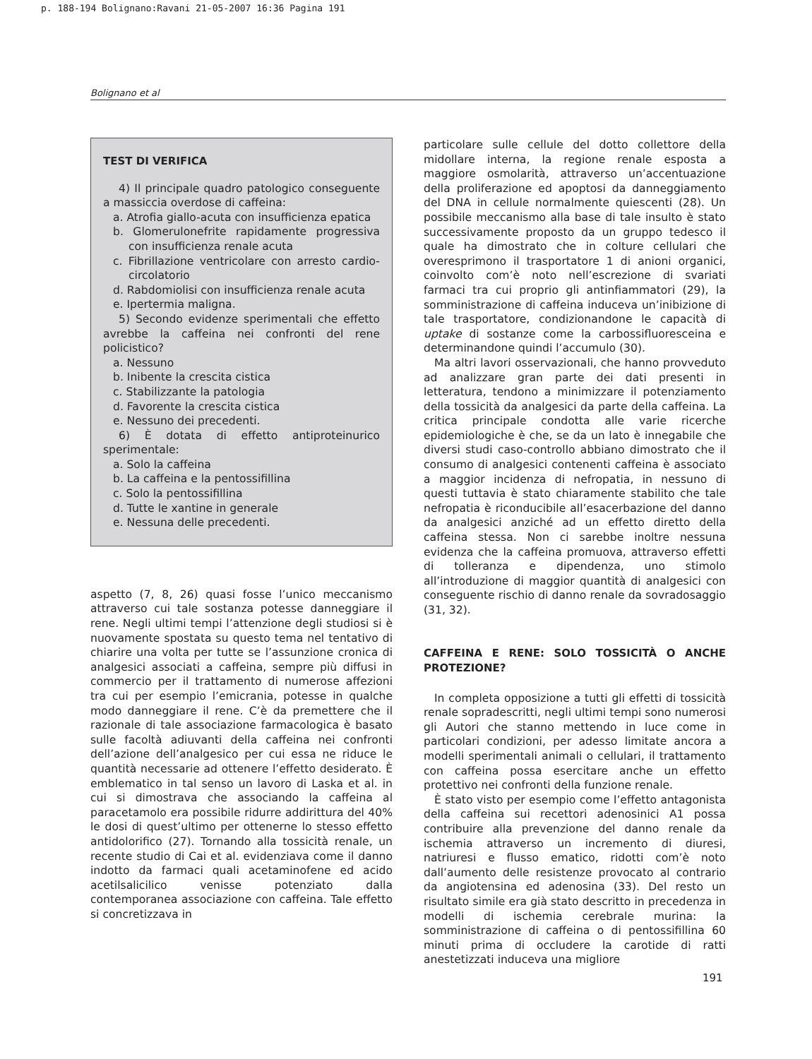p. 188-194 Bolignano:Ravani 21-05-2007 16:36 Pagina 191
Bolignano et al
TEST DI VERIFICA
4) Il principale quadro patologico conseguente a massiccia overdose di caffeina:
a. Atrofia giallo-acuta con insufficienza epatica
b. Glomerulonefrite rapidamente progressiva con insufficienza renale acuta
c. Fibrillazione ventricolare con arresto cardio-circolatorio
d. Rabdomiolisi con insufficienza renale acuta
e. Ipertermia maligna.
5) Secondo evidenze sperimentali che effetto avrebbe la caffeina nei confronti del rene policistico?
a. Nessuno
b. Inibente la crescita cistica
c. Stabilizzante la patologia
d. Favorente la crescita cistica
e. Nessuno dei precedenti.
6) È dotata di effetto antiproteinurico sperimentale:
a. Solo la caffeina
b. La caffeina e la pentossifillina
c. Solo la pentossifillina
d. Tutte le xantine in generale
e. Nessuna delle precedenti.
aspetto (7, 8, 26) quasi fosse l’unico meccanismo attraverso cui tale sostanza potesse danneggiare il rene. Negli ultimi tempi l’attenzione degli studiosi si è nuovamente spostata su questo tema nel tentativo di chiarire una volta per tutte se l’assunzione cronica di analgesici associati a caffeina, sempre più diffusi in commercio per il trattamento di numerose affezioni tra cui per esempio l’emicrania, potesse in qualche modo danneggiare il rene. C’è da premettere che il razionale di tale associazione farmacologica è basato sulle facoltà adiuvanti della caffeina nei confronti dell’azione dell’analgesico per cui essa ne riduce le quantità necessarie ad ottenere l’effetto desiderato. È emblematico in tal senso un lavoro di Laska et al. in cui si dimostrava che associando la caffeina al paracetamolo era possibile ridurre addirittura del 40% le dosi di quest’ultimo per ottenerne lo stesso effetto antidolorifico (27). Tornando alla tossicità renale, un recente studio di Cai et al. evidenziava come il danno indotto da farmaci quali acetaminofene ed acido acetilsalicilico venisse potenziato dalla contemporanea associazione con caffeina. Tale effetto si concretizzava in
particolare sulle cellule del dotto collettore della midollare interna, la regione renale esposta a maggiore osmolarità, attraverso un’accentuazione della proliferazione ed apoptosi da danneggiamento del DNA in cellule normalmente quiescenti (28). Un possibile meccanismo alla base di tale insulto è stato successivamente proposto da un gruppo tedesco il quale ha dimostrato che in colture cellulari che overesprimono il trasportatore 1 di anioni organici, coinvolto com’è noto nell’escrezione di svariati farmaci tra cui proprio gli antinfiammatori (29), la somministrazione di caffeina induceva un’inibizione di tale trasportatore, condizionandone le capacità di uptake di sostanze come la carbossifluoresceina e determinandone quindi l’accumulo (30).
Ma altri lavori osservazionali, che hanno provveduto ad analizzare gran parte dei dati presenti in letteratura, tendono a minimizzare il potenziamento della tossicità da analgesici da parte della caffeina. La critica principale condotta alle varie ricerche epidemiologiche è che, se da un lato è innegabile che diversi studi caso-controllo abbiano dimostrato che il consumo di analgesici contenenti caffeina è associato a maggior incidenza di nefropatia, in nessuno di questi tuttavia è stato chiaramente stabilito che tale nefropatia è riconducibile all’esacerbazione del danno da analgesici anziché ad un effetto diretto della caffeina stessa. Non ci sarebbe inoltre nessuna evidenza che la caffeina promuova, attraverso effetti di tolleranza e dipendenza, uno stimolo all’introduzione di maggior quantità di analgesici con conseguente rischio di danno renale da sovradosaggio (31, 32).
CAFFEINA E RENE: SOLO TOSSICITÀ O ANCHE PROTEZIONE?
In completa opposizione a tutti gli effetti di tossicità renale sopradescritti, negli ultimi tempi sono numerosi gli Autori che stanno mettendo in luce come in particolari condizioni, per adesso limitate ancora a modelli sperimentali animali o cellulari, il trattamento con caffeina possa esercitare anche un effetto protettivo nei confronti della funzione renale.
È stato visto per esempio come l’effetto antagonista della caffeina sui recettori adenosinici A1 possa contribuire alla prevenzione del danno renale da ischemia attraverso un incremento di diuresi, natriuresi e flusso ematico, ridotti com’è noto dall’aumento delle resistenze provocato al contrario da angiotensina ed adenosina (33). Del resto un risultato simile era già stato descritto in precedenza in modelli di ischemia cerebrale murina: la somministrazione di caffeina o di pentossifillina 60 minuti prima di occludere la carotide di ratti anestetizzati induceva una migliore
191